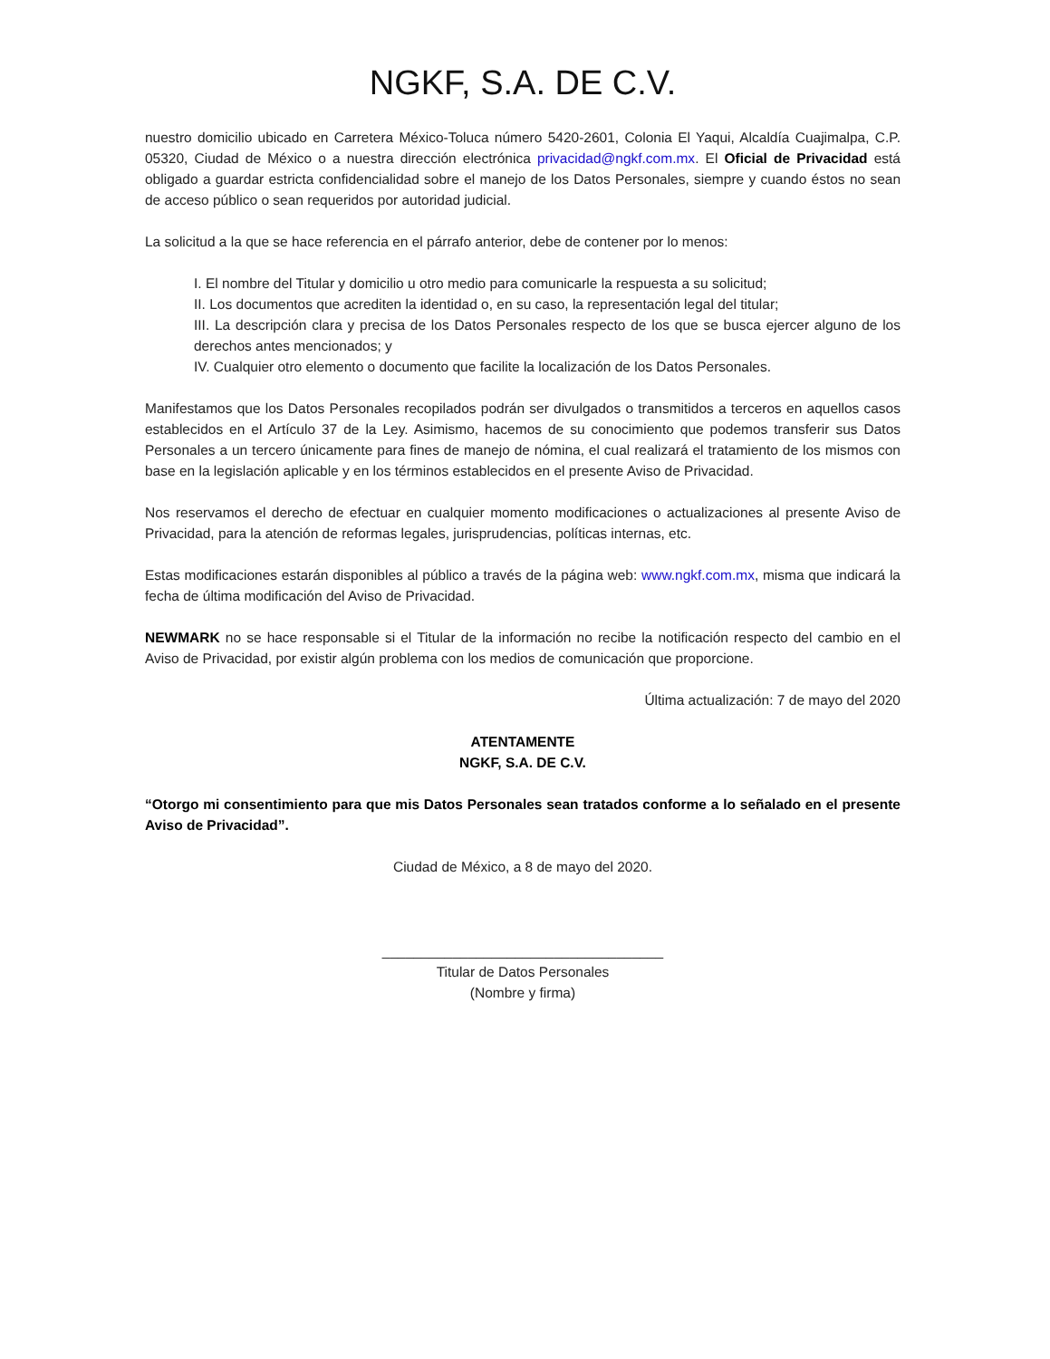NGKF, S.A. DE C.V.
nuestro domicilio ubicado en Carretera México-Toluca número 5420-2601, Colonia El Yaqui, Alcaldía Cuajimalpa, C.P. 05320, Ciudad de México o a nuestra dirección electrónica privacidad@ngkf.com.mx. El Oficial de Privacidad está obligado a guardar estricta confidencialidad sobre el manejo de los Datos Personales, siempre y cuando éstos no sean de acceso público o sean requeridos por autoridad judicial.
La solicitud a la que se hace referencia en el párrafo anterior, debe de contener por lo menos:
I. El nombre del Titular y domicilio u otro medio para comunicarle la respuesta a su solicitud;
II. Los documentos que acrediten la identidad o, en su caso, la representación legal del titular;
III. La descripción clara y precisa de los Datos Personales respecto de los que se busca ejercer alguno de los derechos antes mencionados; y
IV. Cualquier otro elemento o documento que facilite la localización de los Datos Personales.
Manifestamos que los Datos Personales recopilados podrán ser divulgados o transmitidos a terceros en aquellos casos establecidos en el Artículo 37 de la Ley. Asimismo, hacemos de su conocimiento que podemos transferir sus Datos Personales a un tercero únicamente para fines de manejo de nómina, el cual realizará el tratamiento de los mismos con base en la legislación aplicable y en los términos establecidos en el presente Aviso de Privacidad.
Nos reservamos el derecho de efectuar en cualquier momento modificaciones o actualizaciones al presente Aviso de Privacidad, para la atención de reformas legales, jurisprudencias, políticas internas, etc.
Estas modificaciones estarán disponibles al público a través de la página web: www.ngkf.com.mx, misma que indicará la fecha de última modificación del Aviso de Privacidad.
NEWMARK no se hace responsable si el Titular de la información no recibe la notificación respecto del cambio en el Aviso de Privacidad, por existir algún problema con los medios de comunicación que proporcione.
Última actualización: 7 de mayo del 2020
ATENTAMENTE
NGKF, S.A. DE C.V.
“Otorgo mi consentimiento para que mis Datos Personales sean tratados conforme a lo señalado en el presente Aviso de Privacidad”.
Ciudad de México, a 8 de mayo del 2020.
____________________________________
Titular de Datos Personales
(Nombre y firma)